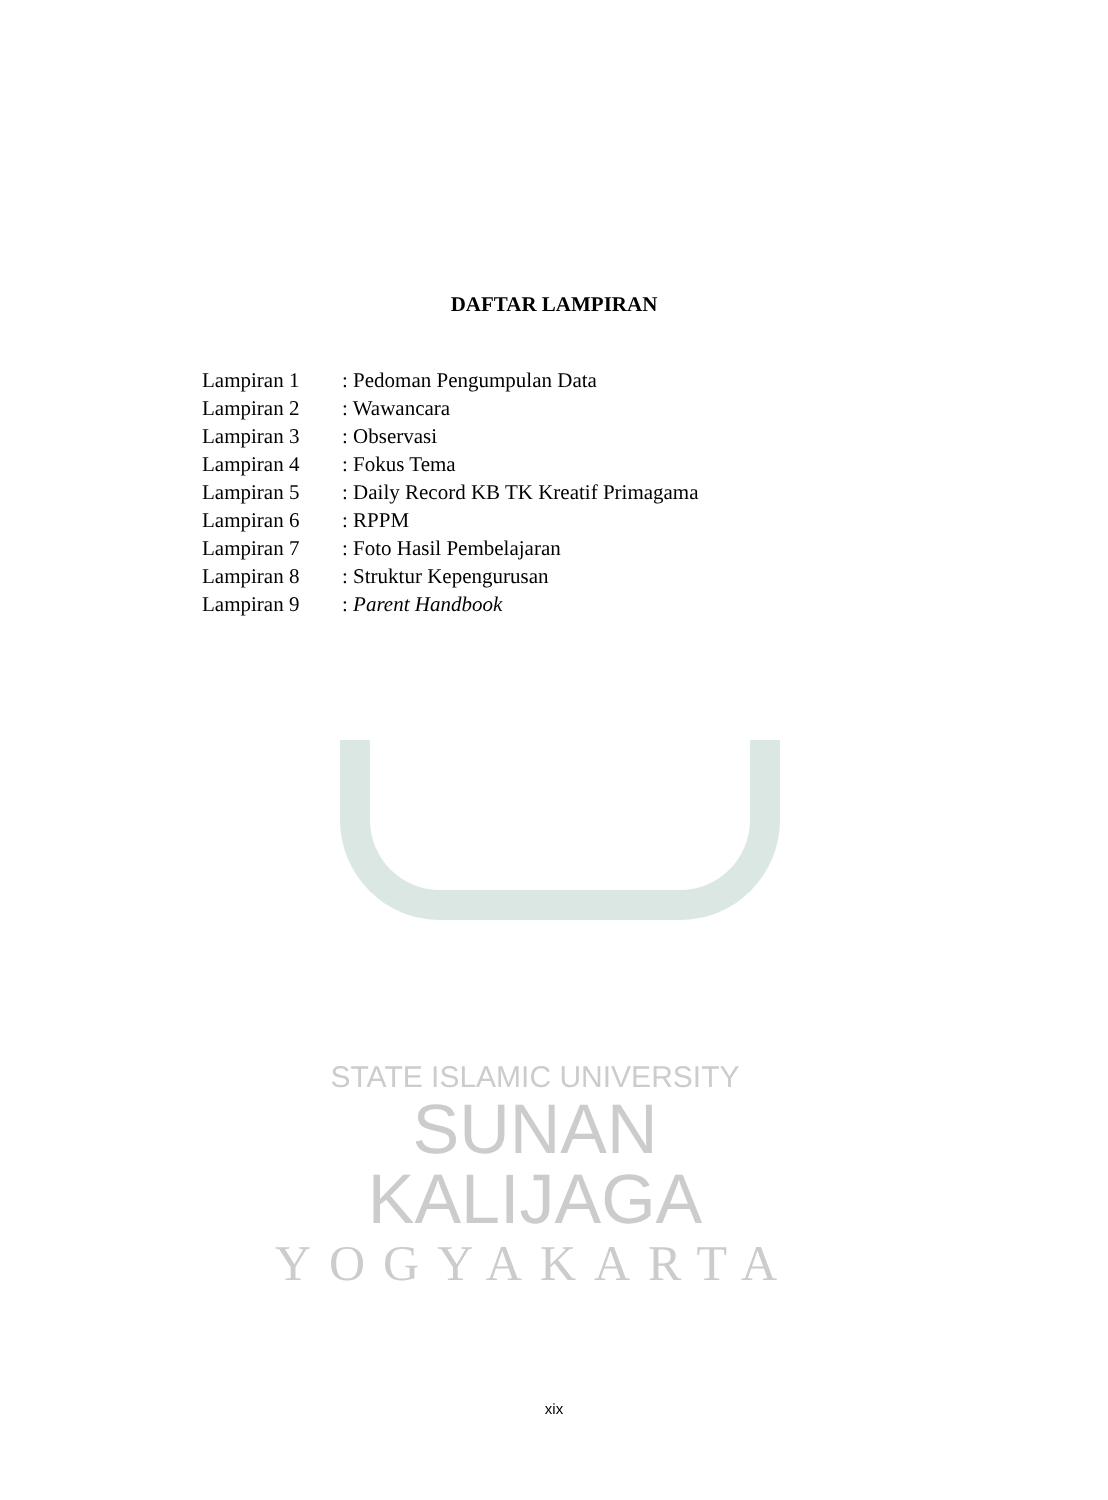DAFTAR LAMPIRAN
Lampiran 1: Pedoman Pengumpulan Data
Lampiran 2: Wawancara
Lampiran 3: Observasi
Lampiran 4: Fokus Tema
Lampiran 5: Daily Record KB TK Kreatif Primagama
Lampiran 6: RPPM
Lampiran 7: Foto Hasil Pembelajaran
Lampiran 8: Struktur Kepengurusan
Lampiran 9: Parent Handbook
STATE ISLAMIC UNIVERSITY
SUNAN KALIJAGA
YOGYAKARTA
xix